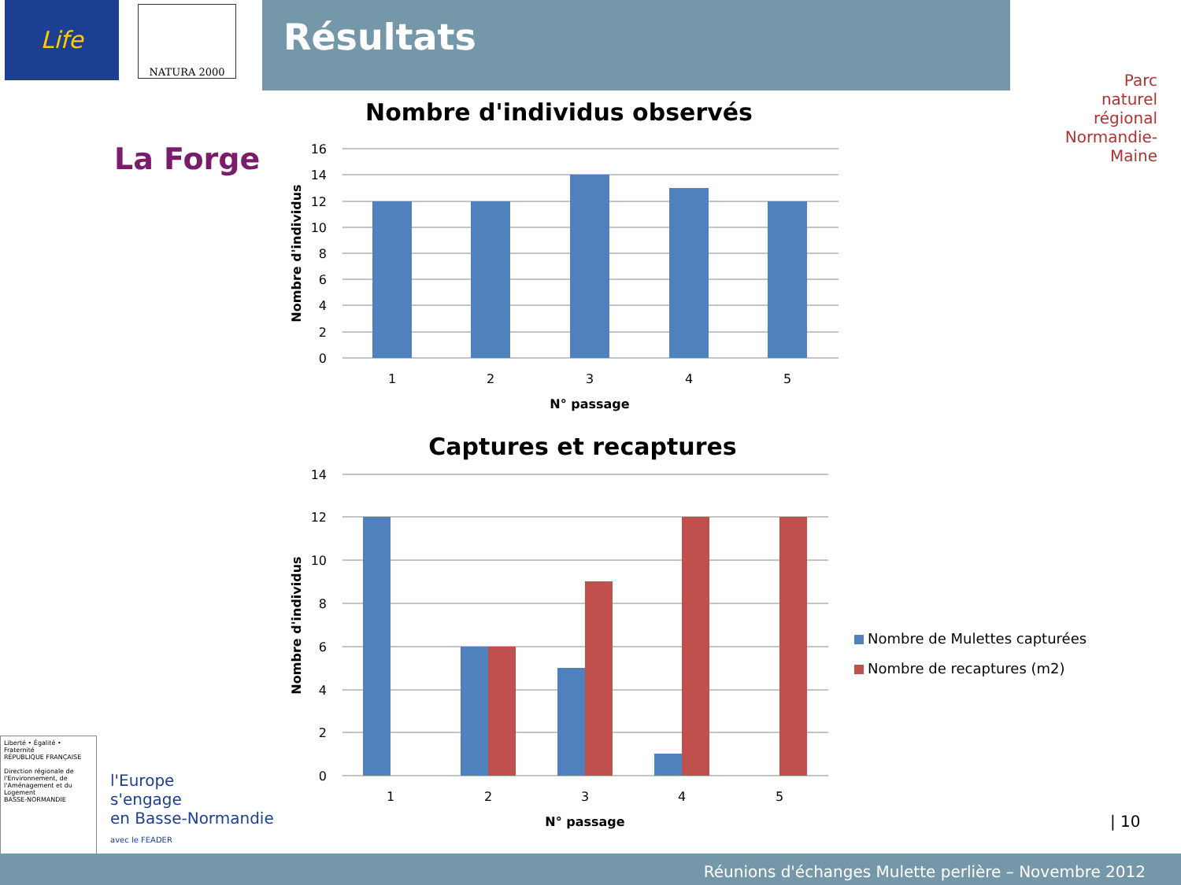Résultats
Life NATURA 2000
La Forge
Parc
naturel
régional
Normandie-Maine
Nombre d'individus observés
16
14
12
10
8
6
4
2
0
1
2
3
4
5
N° passage
Nombre d'individus
Captures et recaptures
14
12
10
8
6
4
2
0
1
2
3
4
5
N° passage
Nombre d'individus
Nombre de Mulettes capturées
Nombre de recaptures (m2)
Liberté • Égalité • Fraternité
RÉPUBLIQUE FRANÇAISE
Direction régionale de l'Environnement, de l'Aménagement et du Logement
BASSE-NORMANDIE
l'Europe
s'engage
en Basse-Normandie
avec le FEADER
| 10
Réunions d'échanges Mulette perlière – Novembre 2012